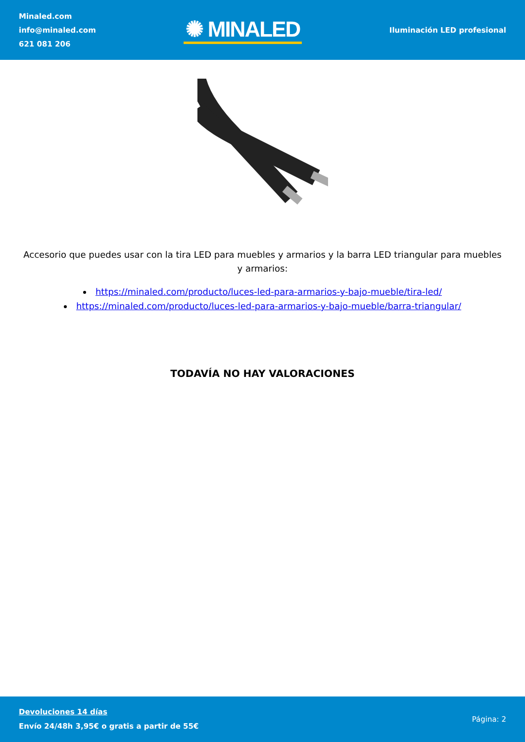Minaled.com
info@minaled.com
621 081 206
✺ MINALED
Iluminación LED profesional
Accesorio que puedes usar con la tira LED para muebles y armarios y la barra LED triangular para muebles y armarios:
https://minaled.com/producto/luces-led-para-armarios-y-bajo-mueble/tira-led/
https://minaled.com/producto/luces-led-para-armarios-y-bajo-mueble/barra-triangular/
TODAVÍA NO HAY VALORACIONES
Devoluciones 14 días
Envío 24/48h 3,95€ o gratis a partir de 55€
Página: 2